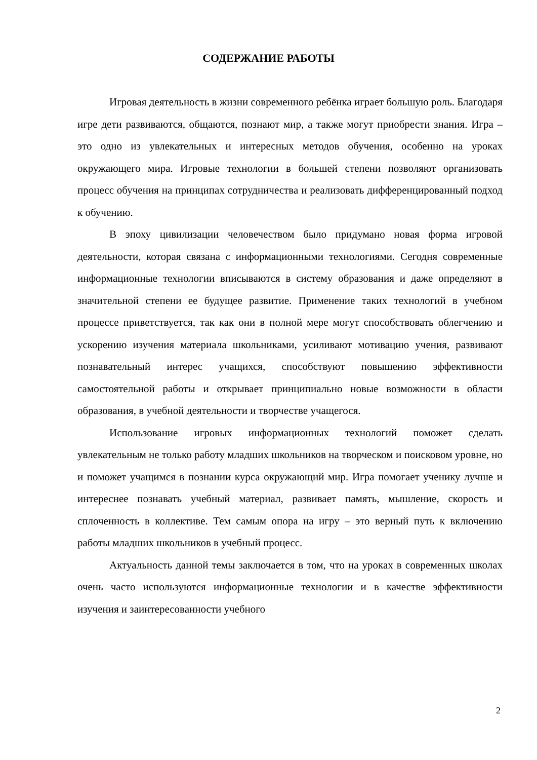СОДЕРЖАНИЕ РАБОТЫ
Игровая деятельность в жизни современного ребёнка играет большую роль. Благодаря игре дети развиваются, общаются, познают мир, а также могут приобрести знания. Игра – это одно из увлекательных и интересных методов обучения, особенно на уроках окружающего мира. Игровые технологии в большей степени позволяют организовать процесс обучения на принципах сотрудничества и реализовать дифференцированный подход к обучению.
В эпоху цивилизации человечеством было придумано новая форма игровой деятельности, которая связана с информационными технологиями. Сегодня современные информационные технологии вписываются в систему образования и даже определяют в значительной степени ее будущее развитие. Применение таких технологий в учебном процессе приветствуется, так как они в полной мере могут способствовать облегчению и ускорению изучения материала школьниками, усиливают мотивацию учения, развивают познавательный интерес учащихся, способствуют повышению эффективности самостоятельной работы и открывает принципиально новые возможности в области образования, в учебной деятельности и творчестве учащегося.
Использование игровых информационных технологий поможет сделать увлекательным не только работу младших школьников на творческом и поисковом уровне, но и поможет учащимся в познании курса окружающий мир. Игра помогает ученику лучше и интереснее познавать учебный материал, развивает память, мышление, скорость и сплоченность в коллективе. Тем самым опора на игру – это верный путь к включению работы младших школьников в учебный процесс.
Актуальность данной темы заключается в том, что на уроках в современных школах очень часто используются информационные технологии и в качестве эффективности изучения и заинтересованности учебного
2